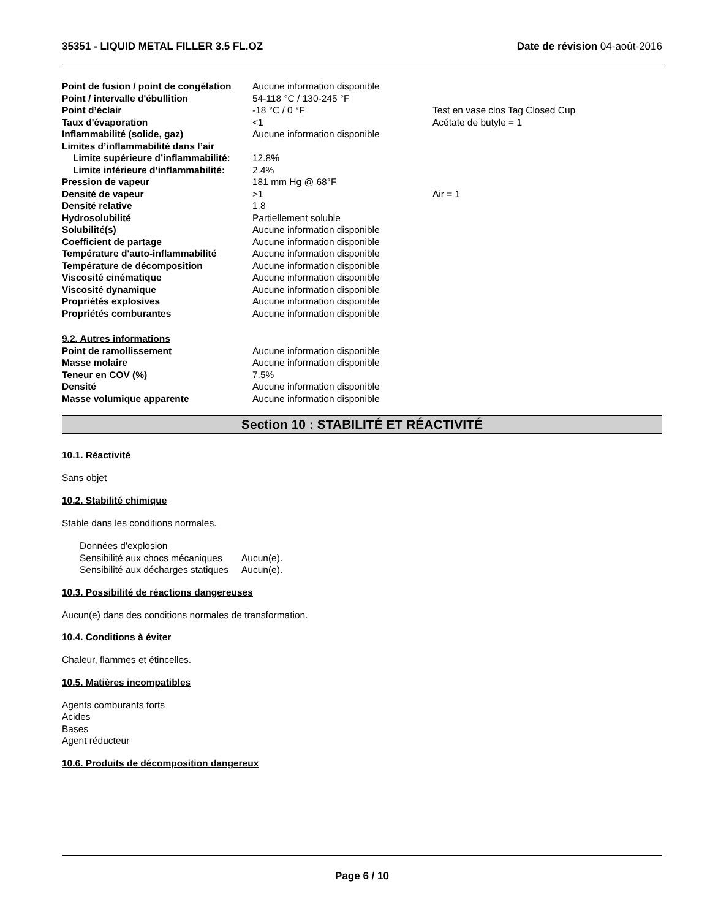35351 - LIQUID METAL FILLER 3.5 FL.OZ Date de révision 04-août-2016
| Point de fusion / point de congélation | Aucune information disponible | |
| Point / intervalle d'ébullition | 54-118 °C / 130-245 °F | |
| Point d’éclair | -18 °C / 0 °F | Test en vase clos Tag Closed Cup |
| Taux d'évaporation | <1 | Acétate de butyle = 1 |
| Inflammabilité (solide, gaz) | Aucune information disponible | |
| Limites d’inflammabilité dans l’air | | |
| Limite supérieure d’inflammabilité: | 12.8% | |
| Limite inférieure d’inflammabilité: | 2.4% | |
| Pression de vapeur | 181 mm Hg @ 68°F | |
| Densité de vapeur | >1 | Air = 1 |
| Densité relative | 1.8 | |
| Hydrosolubilité | Partiellement soluble | |
| Solubilité(s) | Aucune information disponible | |
| Coefficient de partage | Aucune information disponible | |
| Température d'auto-inflammabilité | Aucune information disponible | |
| Température de décomposition | Aucune information disponible | |
| Viscosité cinématique | Aucune information disponible | |
| Viscosité dynamique | Aucune information disponible | |
| Propriétés explosives | Aucune information disponible | |
| Propriétés comburantes | Aucune information disponible | |
| 9.2. Autres informations | | |
| Point de ramollissement | Aucune information disponible | |
| Masse molaire | Aucune information disponible | |
| Teneur en COV (%) | 7.5% | |
| Densité | Aucune information disponible | |
| Masse volumique apparente | Aucune information disponible | |
Section 10 : STABILITÉ ET RÉACTIVITÉ
10.1. Réactivité
Sans objet
10.2. Stabilité chimique
Stable dans les conditions normales.
| Données d'explosion | |
| Sensibilité aux chocs mécaniques | Aucun(e). |
| Sensibilité aux décharges statiques | Aucun(e). |
10.3. Possibilité de réactions dangereuses
Aucun(e) dans des conditions normales de transformation.
10.4. Conditions à éviter
Chaleur, flammes et étincelles.
10.5. Matières incompatibles
Agents comburants forts
Acides
Bases
Agent réducteur
10.6. Produits de décomposition dangereux
Page 6 / 10